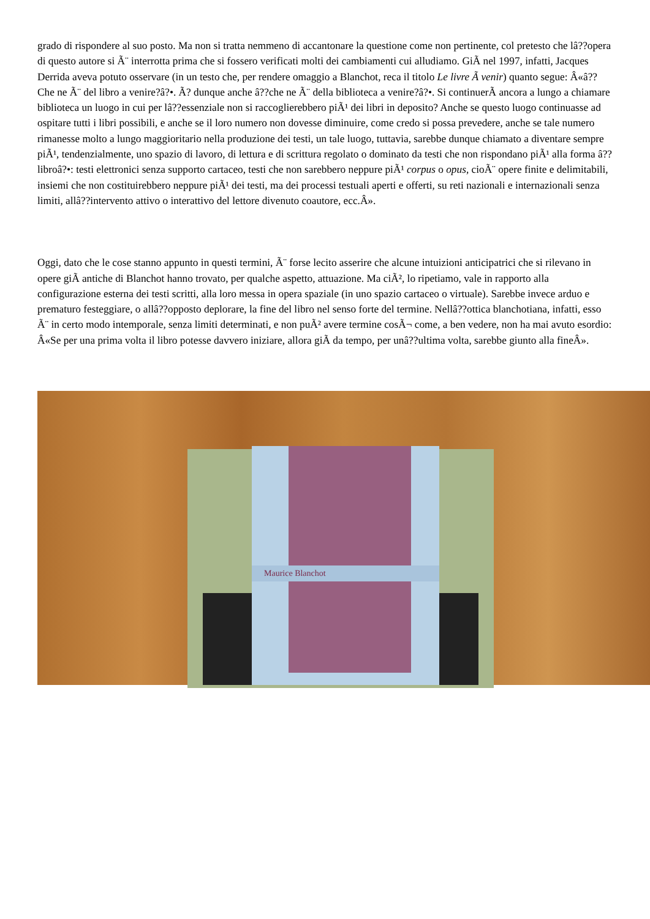grado di rispondere al suo posto. Ma non si tratta nemmeno di accantonare la questione come non pertinente, col pretesto che lâ??opera di questo autore si Ã¨ interrotta prima che si fossero verificati molti dei cambiamenti cui alludiamo. GiÃ nel 1997, infatti, Jacques Derrida aveva potuto osservare (in un testo che, per rendere omaggio a Blanchot, reca il titolo Le livre Ã venir) quanto segue: Â«â??Che ne Ã¨ del libro a venire?â?•. Ã? dunque anche â??che ne Ã¨ della biblioteca a venire?â?•. Si continuerÃ ancora a lungo a chiamare biblioteca un luogo in cui per lâ??essenziale non si raccoglierebbero piÃ¹ dei libri in deposito? Anche se questo luogo continuasse ad ospitare tutti i libri possibili, e anche se il loro numero non dovesse diminuire, come credo si possa prevedere, anche se tale numero rimanesse molto a lungo maggioritario nella produzione dei testi, un tale luogo, tuttavia, sarebbe dunque chiamato a diventare sempre piÃ¹, tendenzialmente, uno spazio di lavoro, di lettura e di scrittura regolato o dominato da testi che non rispondano piÃ¹ alla forma â??libroâ?•: testi elettronici senza supporto cartaceo, testi che non sarebbero neppure piÃ¹ corpus o opus, cioÃ¨ opere finite e delimitabili, insiemi che non costituirebbero neppure piÃ¹ dei testi, ma dei processi testuali aperti e offerti, su reti nazionali e internazionali senza limiti, allâ??intervento attivo o interattivo del lettore divenuto coautore, ecc.Â».
Oggi, dato che le cose stanno appunto in questi termini, Ã¨ forse lecito asserire che alcune intuizioni anticipatrici che si rilevano in opere giÃ antiche di Blanchot hanno trovato, per qualche aspetto, attuazione. Ma ciÃ², lo ripetiamo, vale in rapporto alla configurazione esterna dei testi scritti, alla loro messa in opera spaziale (in uno spazio cartaceo o virtuale). Sarebbe invece arduo e prematuro festeggiare, o allâ??opposto deplorare, la fine del libro nel senso forte del termine. Nellâ??ottica blanchotiana, infatti, esso Ã¨ in certo modo intemporale, senza limiti determinati, e non puÃ² avere termine cosÃ¬ come, a ben vedere, non ha mai avuto esordio: Â«Se per una prima volta il libro potesse davvero iniziare, allora giÃ da tempo, per unâ??ultima volta, sarebbe giunto alla fineÂ».
Maurice Blanchot